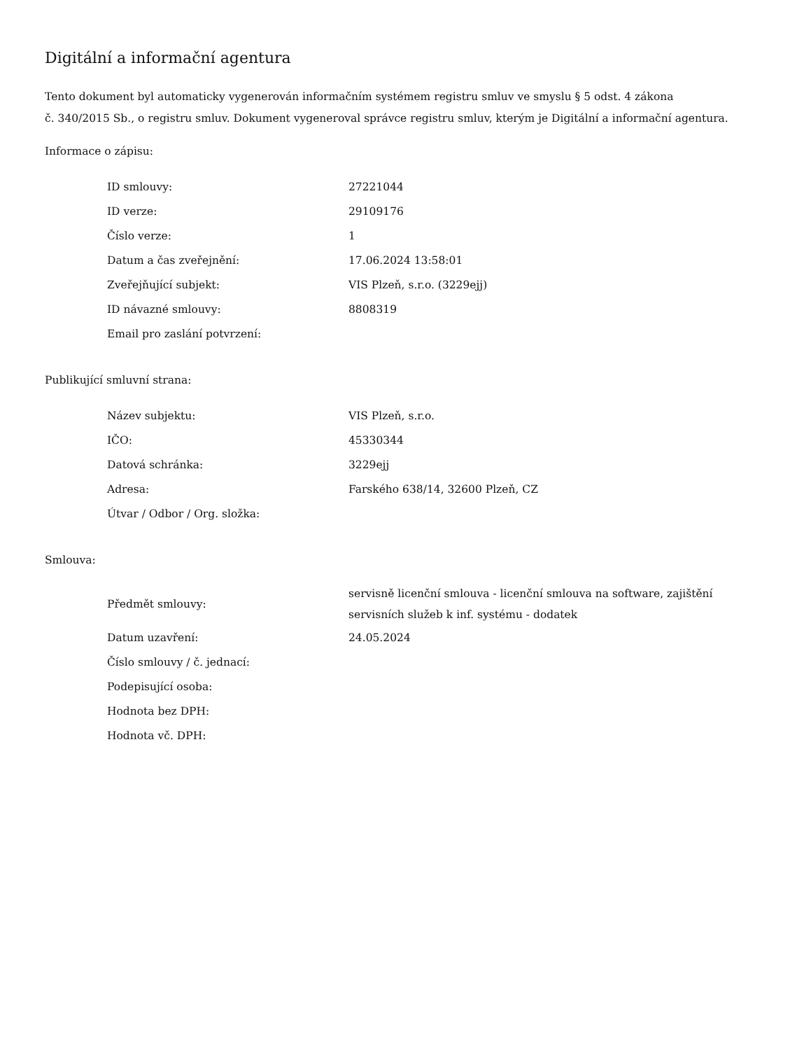Digitální a informační agentura
Tento dokument byl automaticky vygenerován informačním systémem registru smluv ve smyslu § 5 odst. 4 zákona
č. 340/2015 Sb., o registru smluv. Dokument vygeneroval správce registru smluv, kterým je Digitální a informační agentura.
Informace o zápisu:
| ID smlouvy: | 27221044 |
| ID verze: | 29109176 |
| Číslo verze: | 1 |
| Datum a čas zveřejnění: | 17.06.2024 13:58:01 |
| Zveřejňující subjekt: | VIS Plzeň, s.r.o. (3229ejj) |
| ID návazné smlouvy: | 8808319 |
| Email pro zaslání potvrzení: | |
Publikující smluvní strana:
| Název subjektu: | VIS Plzeň, s.r.o. |
| IČO: | 45330344 |
| Datová schránka: | 3229ejj |
| Adresa: | Farského 638/14, 32600 Plzeň, CZ |
| Útvar / Odbor / Org. složka: | |
Smlouva:
| Předmět smlouvy: | servisně licenční smlouva - licenční smlouva na software, zajištění servisních služeb k inf. systému - dodatek |
| Datum uzavření: | 24.05.2024 |
| Číslo smlouvy / č. jednací: | |
| Podepisující osoba: | |
| Hodnota bez DPH: | |
| Hodnota vč. DPH: | |